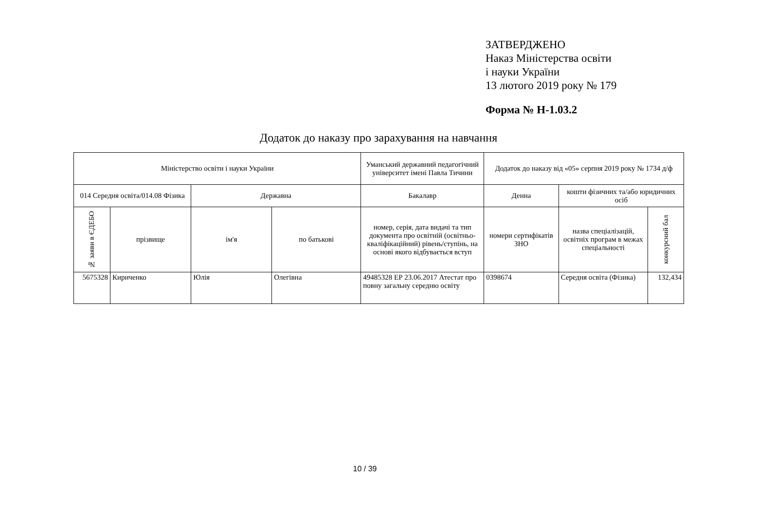ЗАТВЕРДЖЕНО
Наказ Міністерства освіти
і науки України
13 лютого 2019 року № 179
Форма № Н-1.03.2
Додаток до наказу про зарахування на навчання
| Міністерство освіти і науки України | | | | Уманський державний педагогічний університет імені Павла Тичини | Додаток до наказу від «05» серпня 2019 року № 1734 д/ф | | |
| 014 Середня освіта/014.08 Фізика | | Державна | | Бакалавр | Денна | кошти фізичних та/або юридичних осіб | |
| № заяви в ЄДЕБО | прізвище | ім'я | по батькові | номер, серія, дата видачі та тип документа про освітній (освітньо-кваліфікаційний) рівень/ступінь, на основі якого відбувається вступ | номери сертифікатів ЗНО | назва спеціалізацій, освітніх програм в межах спеціальності | конкурсний бал |
| 5675328 | Кириченко | Юлія | Олегівна | 49485328 ЕР 23.06.2017 Атестат про повну загальну середню освіту | 0398674 | Середня освіта (Фізика) | 132,434 |
10 / 39